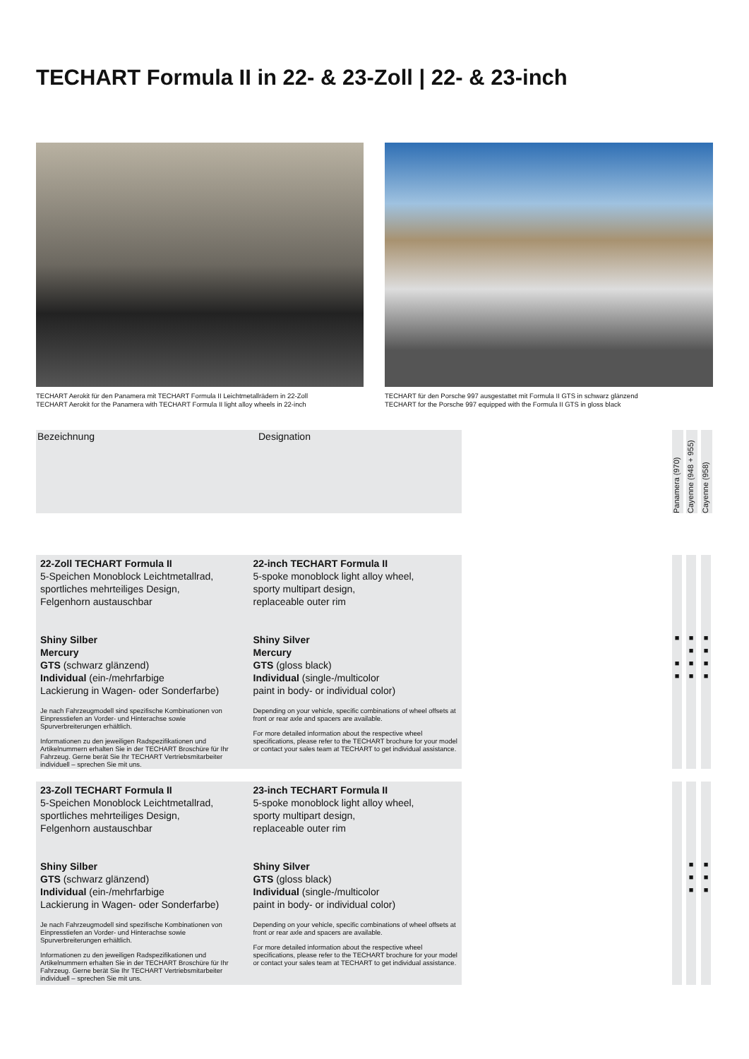TECHART Formula II in 22- & 23-Zoll | 22- & 23-inch
TECHART Aerokit für den Panamera mit TECHART Formula II Leichtmetallrädern in 22-Zoll
TECHART Aerokit for the Panamera with TECHART Formula II light alloy wheels in 22-inch
TECHART für den Porsche 997 ausgestattet mit Formula II GTS in schwarz glänzend
TECHART for the Porsche 997 equipped with the Formula II GTS in gloss black
Bezeichnung Designation
Panamera (970)
Cayenne (948 + 955)
Cayenne (958)
22-Zoll TECHART Formula II
5-Speichen Monoblock Leichtmetallrad,
sportliches mehrteiliges Design,
Felgenhorn austauschbar
Shiny Silber
Mercury
GTS (schwarz glänzend)
Individual (ein-/mehrfarbige
Lackierung in Wagen- oder Sonderfarbe)
Je nach Fahrzeugmodell sind spezifische Kombinationen von Einpresstiefen an Vorder- und Hinterachse sowie Spurverbreiterungen erhältlich.
Informationen zu den jeweiligen Radspezifikationen und Artikelnummern erhalten Sie in der TECHART Broschüre für Ihr Fahrzeug. Gerne berät Sie Ihr TECHART Vertriebsmitarbeiter individuell – sprechen Sie mit uns.
22-inch TECHART Formula II
5-spoke monoblock light alloy wheel,
sporty multipart design,
replaceable outer rim
Shiny Silver
Mercury
GTS (gloss black)
Individual (single-/multicolor
paint in body- or individual color)
Depending on your vehicle, specific combinations of wheel offsets at front or rear axle and spacers are available.
For more detailed information about the respective wheel specifications, please refer to the TECHART brochure for your model or contact your sales team at TECHART to get individual assistance.
■
■
■
■
■
■
■
■
■
■
■
23-Zoll TECHART Formula II
5-Speichen Monoblock Leichtmetallrad,
sportliches mehrteiliges Design,
Felgenhorn austauschbar
Shiny Silber
GTS (schwarz glänzend)
Individual (ein-/mehrfarbige
Lackierung in Wagen- oder Sonderfarbe)
Je nach Fahrzeugmodell sind spezifische Kombinationen von Einpresstiefen an Vorder- und Hinterachse sowie Spurverbreiterungen erhältlich.
Informationen zu den jeweiligen Radspezifikationen und Artikelnummern erhalten Sie in der TECHART Broschüre für Ihr Fahrzeug. Gerne berät Sie Ihr TECHART Vertriebsmitarbeiter individuell – sprechen Sie mit uns.
23-inch TECHART Formula II
5-spoke monoblock light alloy wheel,
sporty multipart design,
replaceable outer rim
Shiny Silver
GTS (gloss black)
Individual (single-/multicolor
paint in body- or individual color)
Depending on your vehicle, specific combinations of wheel offsets at front or rear axle and spacers are available.
For more detailed information about the respective wheel specifications, please refer to the TECHART brochure for your model or contact your sales team at TECHART to get individual assistance.
■
■
■
■
■
■